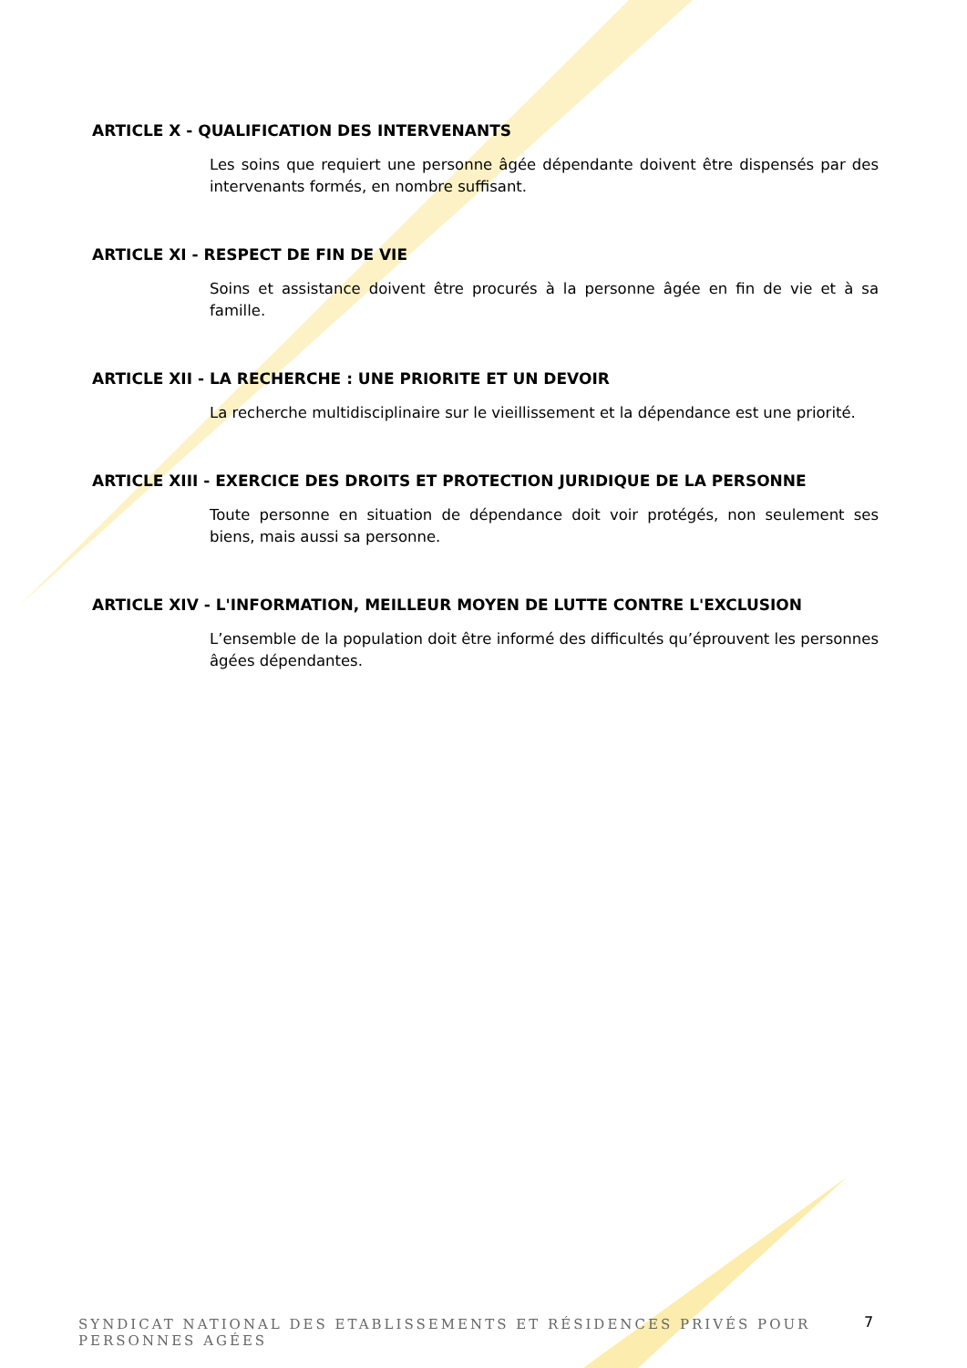ARTICLE X - QUALIFICATION DES INTERVENANTS
Les soins que requiert une personne âgée dépendante doivent être dispensés par des intervenants formés, en nombre suffisant.
ARTICLE XI - RESPECT DE FIN DE VIE
Soins et assistance doivent être procurés à la personne âgée en fin de vie et à sa famille.
ARTICLE XII - LA RECHERCHE : UNE PRIORITE ET UN DEVOIR
La recherche multidisciplinaire sur le vieillissement et la dépendance est une priorité.
ARTICLE XIII - EXERCICE DES DROITS ET PROTECTION JURIDIQUE DE LA PERSONNE
Toute personne en situation de dépendance doit voir protégés, non seulement ses biens, mais aussi sa personne.
ARTICLE XIV - L'INFORMATION, MEILLEUR MOYEN DE LUTTE CONTRE L'EXCLUSION
L’ensemble de la population doit être informé des difficultés qu’éprouvent les personnes âgées dépendantes.
SYNDICAT NATIONAL DES ETABLISSEMENTS ET RÉSIDENCES PRIVÉS POUR PERSONNES AGÉES
7